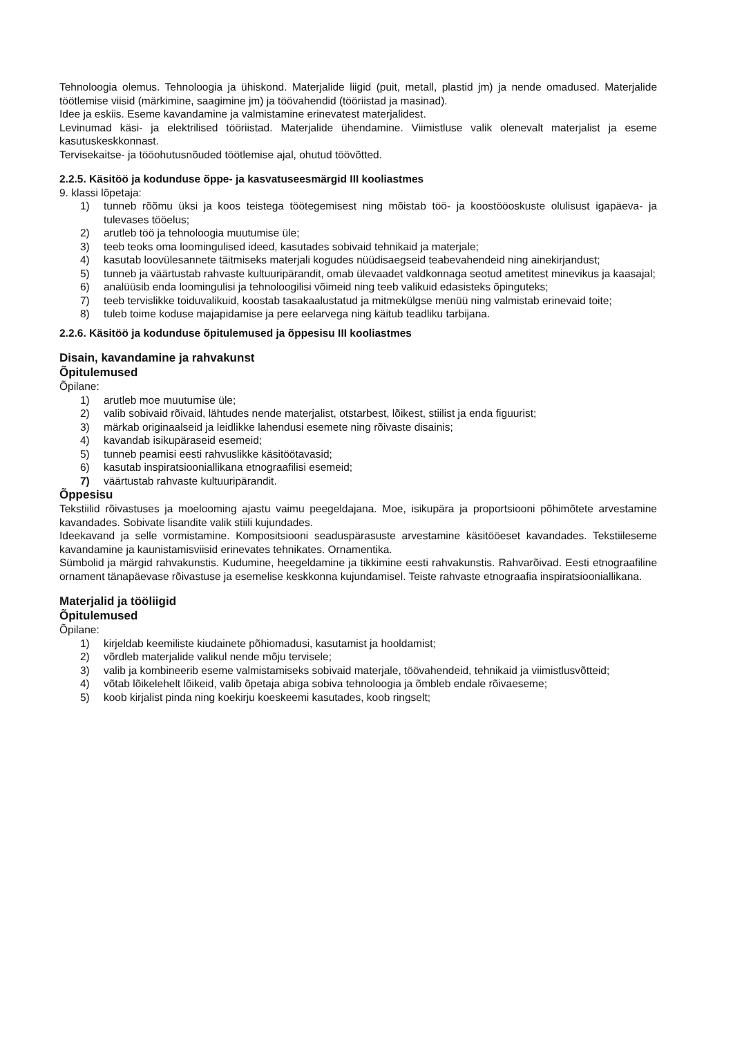Tehnoloogia olemus. Tehnoloogia ja ühiskond. Materjalide liigid (puit, metall, plastid jm) ja nende omadused. Materjalide töötlemise viisid (märkimine, saagimine jm) ja töövahendid (tööriistad ja masinad).
Idee ja eskiis. Eseme kavandamine ja valmistamine erinevatest materjalidest.
Levinumad käsi- ja elektrilised tööriistad. Materjalide ühendamine. Viimistluse valik olenevalt materjalist ja eseme kasutuskeskkonnast.
Tervisekaitse- ja tööohutusnõuded töötlemise ajal, ohutud töövõtted.
2.2.5. Käsitöö ja kodunduse õppe- ja kasvatuseesmärgid III kooliastmes
9. klassi lõpetaja:
1) tunneb rõõmu üksi ja koos teistega töötegemisest ning mõistab töö- ja koostööoskuste olulisust igapäeva- ja tulevases tööelus;
2) arutleb töö ja tehnoloogia muutumise üle;
3) teeb teoks oma loomingulised ideed, kasutades sobivaid tehnikaid ja materjale;
4) kasutab loovülesannete täitmiseks materjali kogudes nüüdisaegseid teabevahendeid ning ainekirjandust;
5) tunneb ja väärtustab rahvaste kultuuripärandit, omab ülevaadet valdkonnaga seotud ametitest minevikus ja kaasajal;
6) analüüsib enda loomingulisi ja tehnoloogilisi võimeid ning teeb valikuid edasisteks õpinguteks;
7) teeb tervislikke toiduvalikuid, koostab tasakaalustatud ja mitmekülgse menüü ning valmistab erinevaid toite;
8) tuleb toime koduse majapidamise ja pere eelarvega ning käitub teadliku tarbijana.
2.2.6. Käsitöö ja kodunduse õpitulemused ja õppesisu III kooliastmes
Disain, kavandamine ja rahvakunst
Õpitulemused
Õpilane:
1) arutleb moe muutumise üle;
2) valib sobivaid rõivaid, lähtudes nende materjalist, otstarbest, lõikest, stiilist ja enda figuurist;
3) märkab originaalseid ja leidlikke lahendusi esemete ning rõivaste disainis;
4) kavandab isikupäraseid esemeid;
5) tunneb peamisi eesti rahvuslikke käsitöötavasid;
6) kasutab inspiratsiooniallikana etnograafilisi esemeid;
7) väärtustab rahvaste kultuuripärandit.
Õppesisu
Tekstiilid rõivastuses ja moelooming ajastu vaimu peegeldajana. Moe, isikupära ja proportsiooni põhimõtete arvestamine kavandades. Sobivate lisandite valik stiili kujundades.
Ideekavand ja selle vormistamine. Kompositsiooni seaduspärasuste arvestamine käsitööeset kavandades. Tekstiileseme kavandamine ja kaunistamisviisid erinevates tehnikates. Ornamentika.
Sümbolid ja märgid rahvakunstis. Kudumine, heegeldamine ja tikkimine eesti rahvakunstis. Rahvarõivad. Eesti etnograafiline ornament tänapäevase rõivastuse ja esemelise keskkonna kujundamisel. Teiste rahvaste etnograafia inspiratsiooniallikana.
Materjalid ja tööliigid
Õpitulemused
Õpilane:
1) kirjeldab keemiliste kiudainete põhiomadusi, kasutamist ja hooldamist;
2) võrdleb materjalide valikul nende mõju tervisele;
3) valib ja kombineerib eseme valmistamiseks sobivaid materjale, töövahendeid, tehnikaid ja viimistlusvõtteid;
4) võtab lõikelehelt lõikeid, valib õpetaja abiga sobiva tehnoloogia ja õmbleb endale rõivaeseme;
5) koob kirjalist pinda ning koekirju koeskeemi kasutades, koob ringselt;